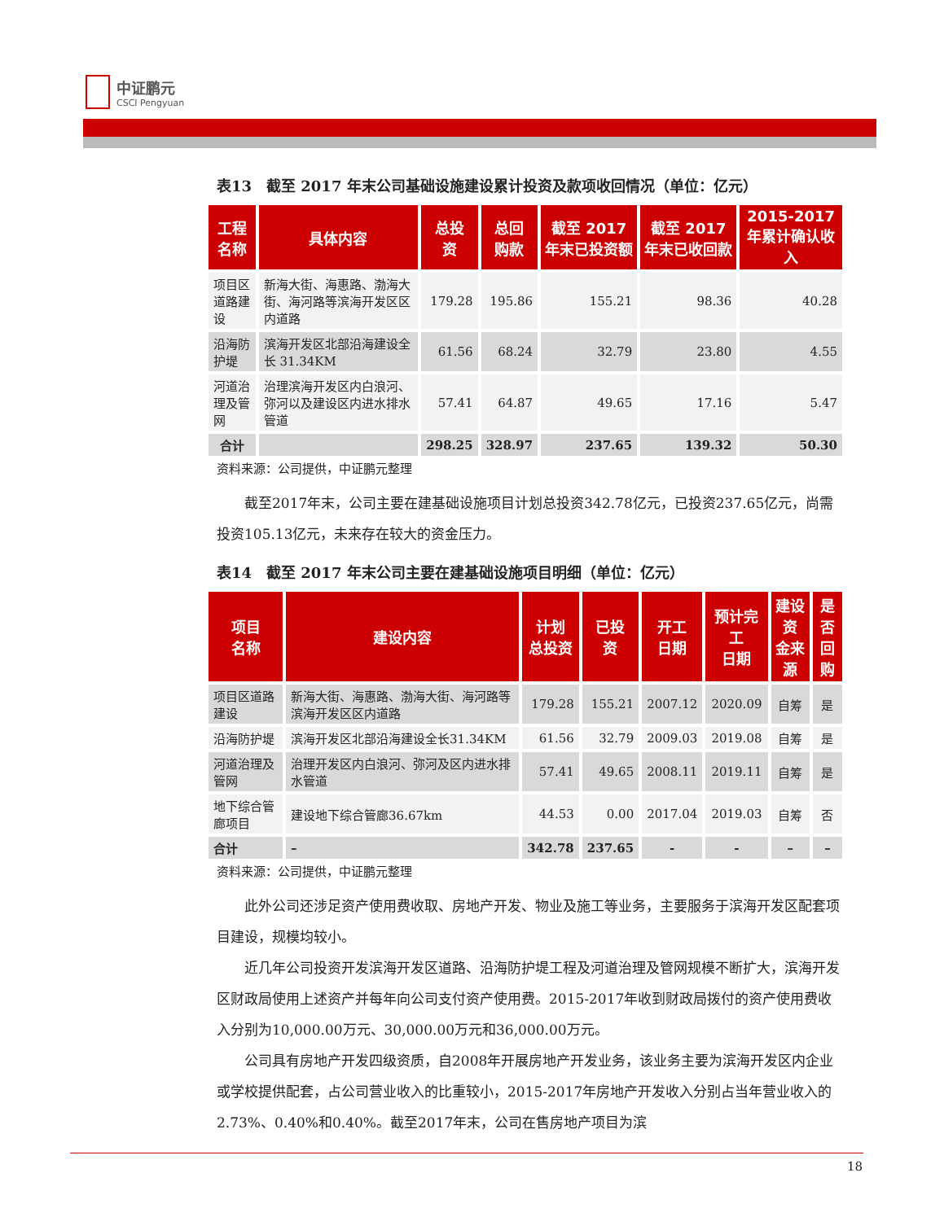中证鹏元
CSCI Pengyuan
表13　截至 2017 年末公司基础设施建设累计投资及款项收回情况（单位：亿元）
| 工程 名称 | 具体内容 | 总投 资 | 总回 购款 | 截至 2017 年末已投资额 | 截至 2017 年末已收回款 | 2015-2017 年累计确认收入 |
| --- | --- | --- | --- | --- | --- | --- |
| 项目区道路建设 | 新海大街、海惠路、渤海大街、海河路等滨海开发区区内道路 | 179.28 | 195.86 | 155.21 | 98.36 | 40.28 |
| 沿海防护堤 | 滨海开发区北部沿海建设全长 31.34KM | 61.56 | 68.24 | 32.79 | 23.80 | 4.55 |
| 河道治理及管网 | 治理滨海开发区内白浪河、弥河以及建设区内进水排水管道 | 57.41 | 64.87 | 49.65 | 17.16 | 5.47 |
| 合计 | | 298.25 | 328.97 | 237.65 | 139.32 | 50.30 |
资料来源：公司提供，中证鹏元整理
截至2017年末，公司主要在建基础设施项目计划总投资342.78亿元，已投资237.65亿元，尚需投资105.13亿元，未来存在较大的资金压力。
表14　截至 2017 年末公司主要在建基础设施项目明细（单位：亿元）
| 项目 名称 | 建设内容 | 计划 总投资 | 已投 资 | 开工 日期 | 预计完工 日期 | 建设资 金来源 | 是否 回购 |
| --- | --- | --- | --- | --- | --- | --- | --- |
| 项目区道路建设 | 新海大街、海惠路、渤海大街、海河路等滨海开发区区内道路 | 179.28 | 155.21 | 2007.12 | 2020.09 | 自筹 | 是 |
| 沿海防护堤 | 滨海开发区北部沿海建设全长31.34KM | 61.56 | 32.79 | 2009.03 | 2019.08 | 自筹 | 是 |
| 河道治理及管网 | 治理开发区内白浪河、弥河及区内进水排水管道 | 57.41 | 49.65 | 2008.11 | 2019.11 | 自筹 | 是 |
| 地下综合管廊项目 | 建设地下综合管廊36.67km | 44.53 | 0.00 | 2017.04 | 2019.03 | 自筹 | 否 |
| 合计 | – | 342.78 | 237.65 | - | - | – | – |
资料来源：公司提供，中证鹏元整理
此外公司还涉足资产使用费收取、房地产开发、物业及施工等业务，主要服务于滨海开发区配套项目建设，规模均较小。
近几年公司投资开发滨海开发区道路、沿海防护堤工程及河道治理及管网规模不断扩大，滨海开发区财政局使用上述资产并每年向公司支付资产使用费。2015-2017年收到财政局拨付的资产使用费收入分别为10,000.00万元、30,000.00万元和36,000.00万元。
公司具有房地产开发四级资质，自2008年开展房地产开发业务，该业务主要为滨海开发区内企业或学校提供配套，占公司营业收入的比重较小，2015-2017年房地产开发收入分别占当年营业收入的2.73%、0.40%和0.40%。截至2017年末，公司在售房地产项目为滨
18